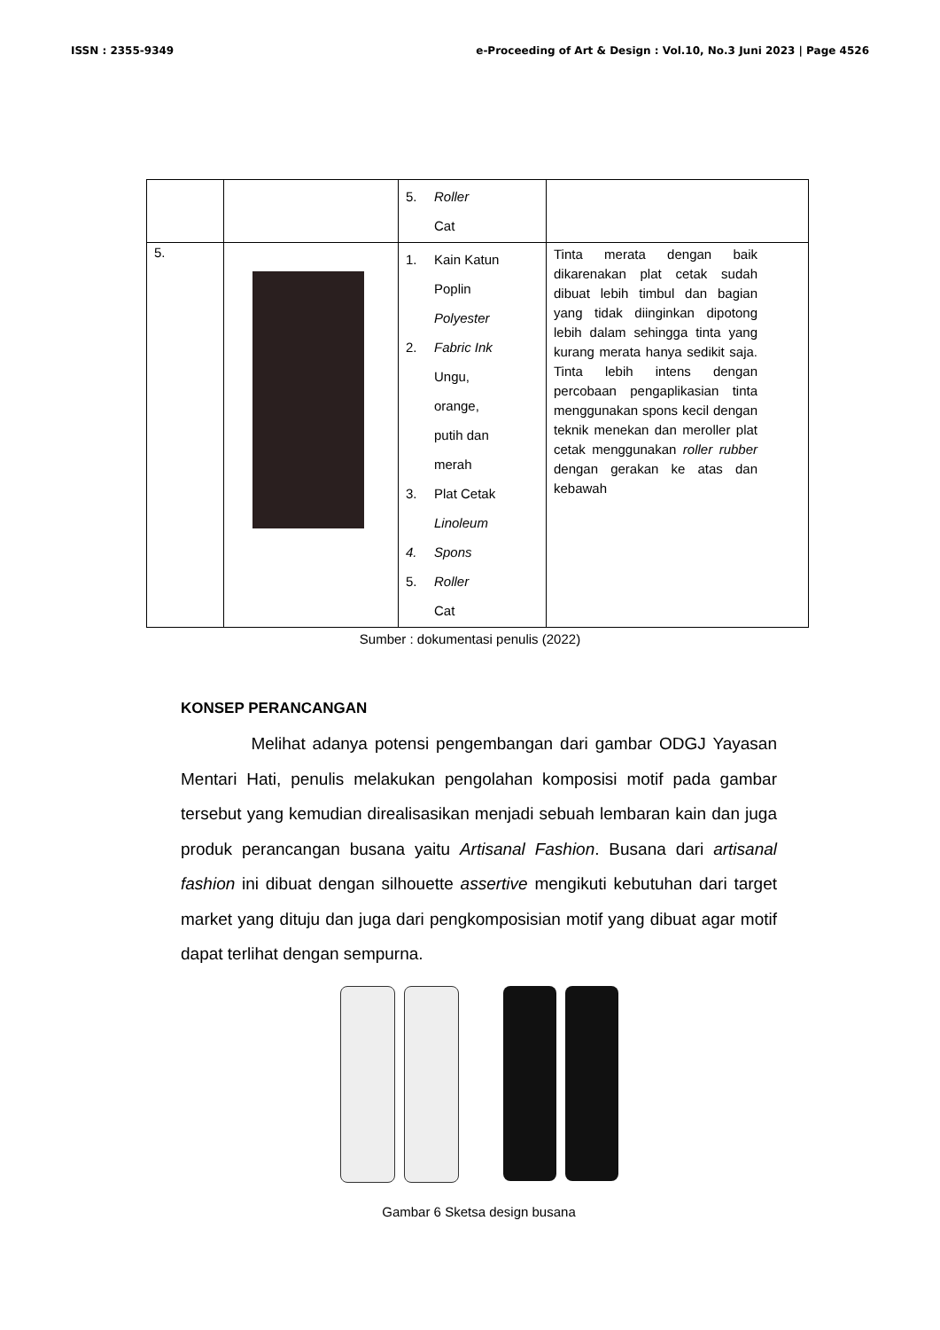ISSN : 2355-9349 e-Proceeding of Art & Design : Vol.10, No.3 Juni 2023 | Page 4526
| | | 5. Roller Cat | |
| 5. | | 1. Kain Katun Poplin Polyester 2. Fabric Ink Ungu, orange, putih dan merah 3. Plat Cetak Linoleum 4. Spons 5. Roller Cat | Tinta merata dengan baik dikarenakan plat cetak sudah dibuat lebih timbul dan bagian yang tidak diinginkan dipotong lebih dalam sehingga tinta yang kurang merata hanya sedikit saja. Tinta lebih intens dengan percobaan pengaplikasian tinta menggunakan spons kecil dengan teknik menekan dan meroller plat cetak menggunakan roller rubber dengan gerakan ke atas dan kebawah |
Sumber : dokumentasi penulis (2022)
KONSEP PERANCANGAN
Melihat adanya potensi pengembangan dari gambar ODGJ Yayasan Mentari Hati, penulis melakukan pengolahan komposisi motif pada gambar tersebut yang kemudian direalisasikan menjadi sebuah lembaran kain dan juga produk perancangan busana yaitu Artisanal Fashion. Busana dari artisanal fashion ini dibuat dengan silhouette assertive mengikuti kebutuhan dari target market yang dituju dan juga dari pengkomposisian motif yang dibuat agar motif dapat terlihat dengan sempurna.
Gambar 6 Sketsa design busana